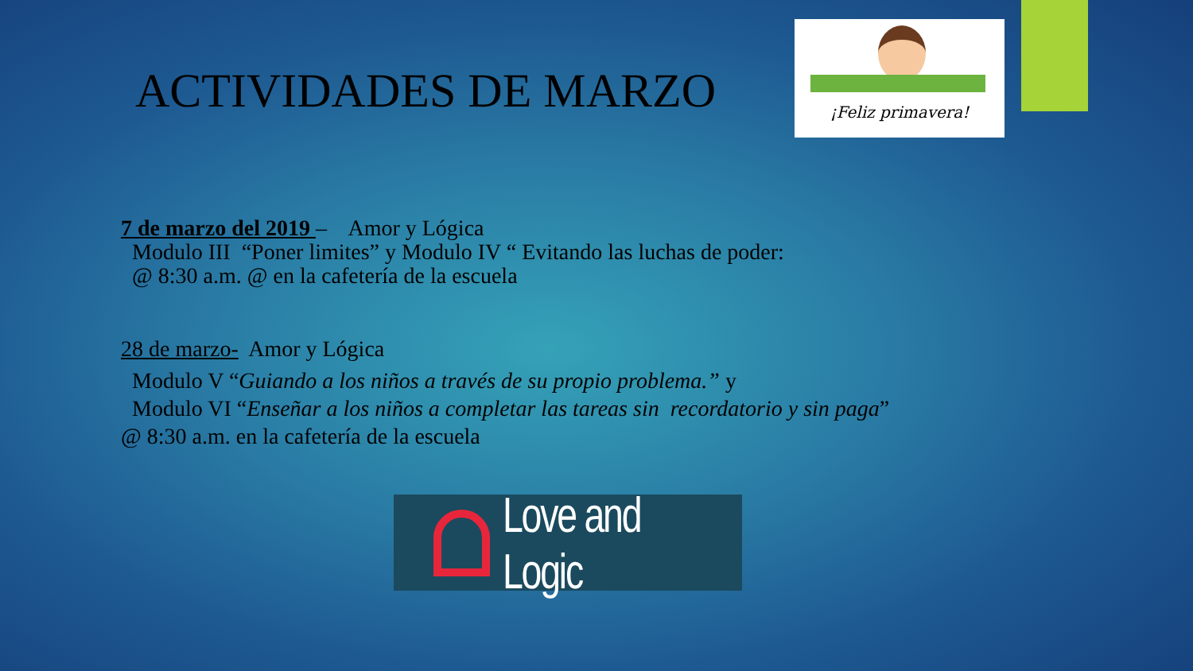¡Feliz primavera!
ACTIVIDADES DE MARZO
7 de marzo del 2019 – Amor y Lógica
Modulo III “Poner limites” y Modulo IV “ Evitando las luchas de poder:
@ 8:30 a.m. @ en la cafetería de la escuela
28 de marzo- Amor y Lógica
Modulo V “Guiando a los niños a través de su propio problema.” y
Modulo VI “Enseñar a los niños a completar las tareas sin recordatorio y sin paga”
@ 8:30 a.m. en la cafetería de la escuela
Love and Logic